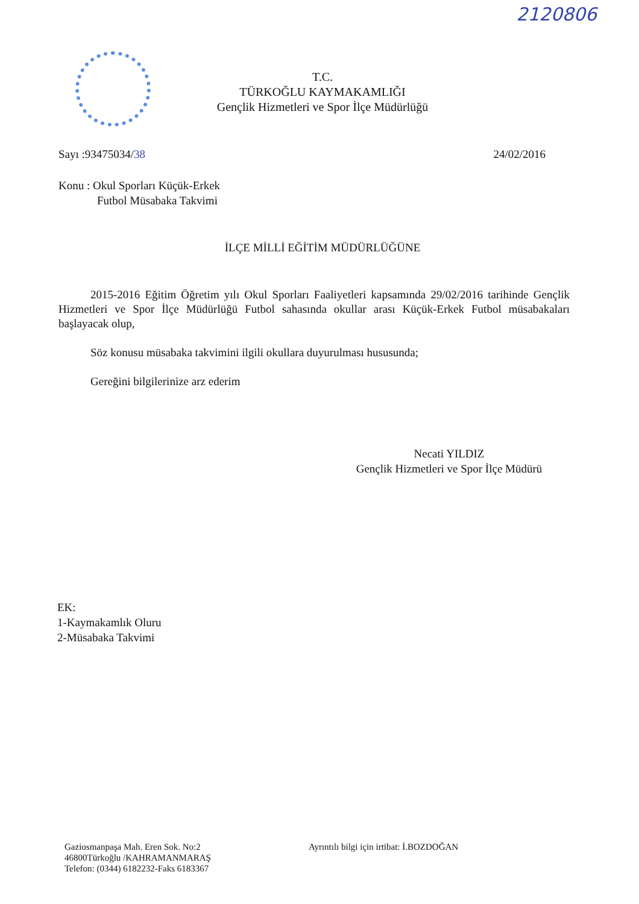2120806
T.C.
TÜRKOĞLU KAYMAKAMLIĞI
Gençlik Hizmetleri ve Spor İlçe Müdürlüğü
Sayı :93475034/38 24/02/2016
Konu : Okul Sporları Küçük-Erkek
Futbol Müsabaka Takvimi
İLÇE MİLLİ EĞİTİM MÜDÜRLÜĞÜNE
2015-2016 Eğitim Öğretim yılı Okul Sporları Faaliyetleri kapsamında 29/02/2016 tarihinde Gençlik Hizmetleri ve Spor İlçe Müdürlüğü Futbol sahasında okullar arası Küçük-Erkek Futbol müsabakaları başlayacak olup,
Söz konusu müsabaka takvimini ilgili okullara duyurulması hususunda;
Gereğini bilgilerinize arz ederim
Necati YILDIZ
Gençlik Hizmetleri ve Spor İlçe Müdürü
EK:
1-Kaymakamlık Oluru
2-Müsabaka Takvimi
Gaziosmanpaşa Mah. Eren Sok. No:2
46800Türkoğlu /KAHRAMANMARAŞ
Telefon: (0344) 6182232-Faks 6183367
Ayrıntılı bilgi için irtibat: İ.BOZDOĞAN